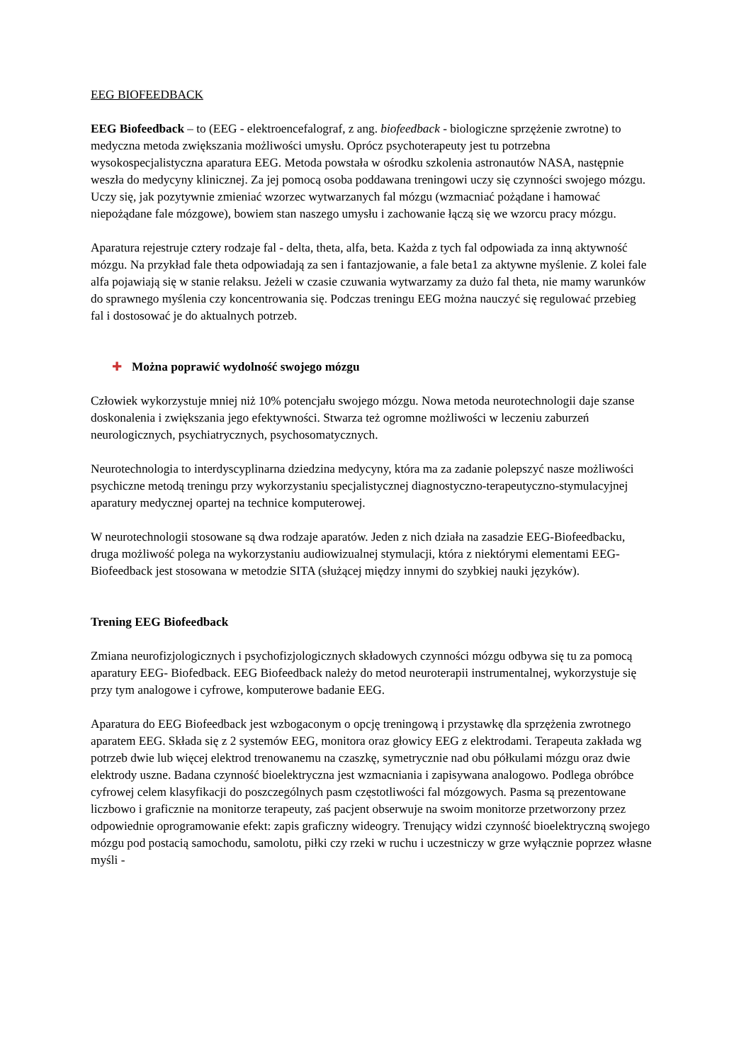EEG BIOFEEDBACK
EEG Biofeedback – to (EEG - elektroencefalograf, z ang. biofeedback - biologiczne sprzężenie zwrotne) to medyczna metoda zwiększania możliwości umysłu. Oprócz psychoterapeuty jest tu potrzebna wysokospecjalistyczna aparatura EEG. Metoda powstała w ośrodku szkolenia astronautów NASA, następnie weszła do medycyny klinicznej. Za jej pomocą osoba poddawana treningowi uczy się czynności swojego mózgu. Uczy się, jak pozytywnie zmieniać wzorzec wytwarzanych fal mózgu (wzmacniać pożądane i hamować niepożądane fale mózgowe), bowiem stan naszego umysłu i zachowanie łączą się we wzorcu pracy mózgu.
Aparatura rejestruje cztery rodzaje fal - delta, theta, alfa, beta. Każda z tych fal odpowiada za inną aktywność mózgu. Na przykład fale theta odpowiadają za sen i fantazjowanie, a fale beta1 za aktywne myślenie. Z kolei fale alfa pojawiają się w stanie relaksu. Jeżeli w czasie czuwania wytwarzamy za dużo fal theta, nie mamy warunków do sprawnego myślenia czy koncentrowania się. Podczas treningu EEG można nauczyć się regulować przebieg fal i dostosować je do aktualnych potrzeb.
✚ Można poprawić wydolność swojego mózgu
Człowiek wykorzystuje mniej niż 10% potencjału swojego mózgu. Nowa metoda neurotechnologii daje szanse doskonalenia i zwiększania jego efektywności. Stwarza też ogromne możliwości w leczeniu zaburzeń neurologicznych, psychiatrycznych, psychosomatycznych.
Neurotechnologia to interdyscyplinarna dziedzina medycyny, która ma za zadanie polepszyć nasze możliwości psychiczne metodą treningu przy wykorzystaniu specjalistycznej diagnostyczno-terapeutyczno-stymulacyjnej aparatury medycznej opartej na technice komputerowej.
W neurotechnologii stosowane są dwa rodzaje aparatów. Jeden z nich działa na zasadzie EEG-Biofeedbacku, druga możliwość polega na wykorzystaniu audiowizualnej stymulacji, która z niektórymi elementami EEG-Biofeedback jest stosowana w metodzie SITA (służącej między innymi do szybkiej nauki języków).
Trening EEG Biofeedback
Zmiana neurofizjologicznych i psychofizjologicznych składowych czynności mózgu odbywa się tu za pomocą aparatury EEG- Biofedback. EEG Biofeedback należy do metod neuroterapii instrumentalnej, wykorzystuje się przy tym analogowe i cyfrowe, komputerowe badanie EEG.
Aparatura do EEG Biofeedback jest wzbogaconym o opcję treningową i przystawkę dla sprzężenia zwrotnego aparatem EEG. Składa się z 2 systemów EEG, monitora oraz głowicy EEG z elektrodami. Terapeuta zakłada wg potrzeb dwie lub więcej elektrod trenowanemu na czaszkę, symetrycznie nad obu półkulami mózgu oraz dwie elektrody uszne. Badana czynność bioelektryczna jest wzmacniania i zapisywana analogowo. Podlega obróbce cyfrowej celem klasyfikacji do poszczególnych pasm częstotliwości fal mózgowych. Pasma są prezentowane liczbowo i graficznie na monitorze terapeuty, zaś pacjent obserwuje na swoim monitorze przetworzony przez odpowiednie oprogramowanie efekt: zapis graficzny wideogry. Trenujący widzi czynność bioelektryczną swojego mózgu pod postacią samochodu, samolotu, piłki czy rzeki w ruchu i uczestniczy w grze wyłącznie poprzez własne myśli -